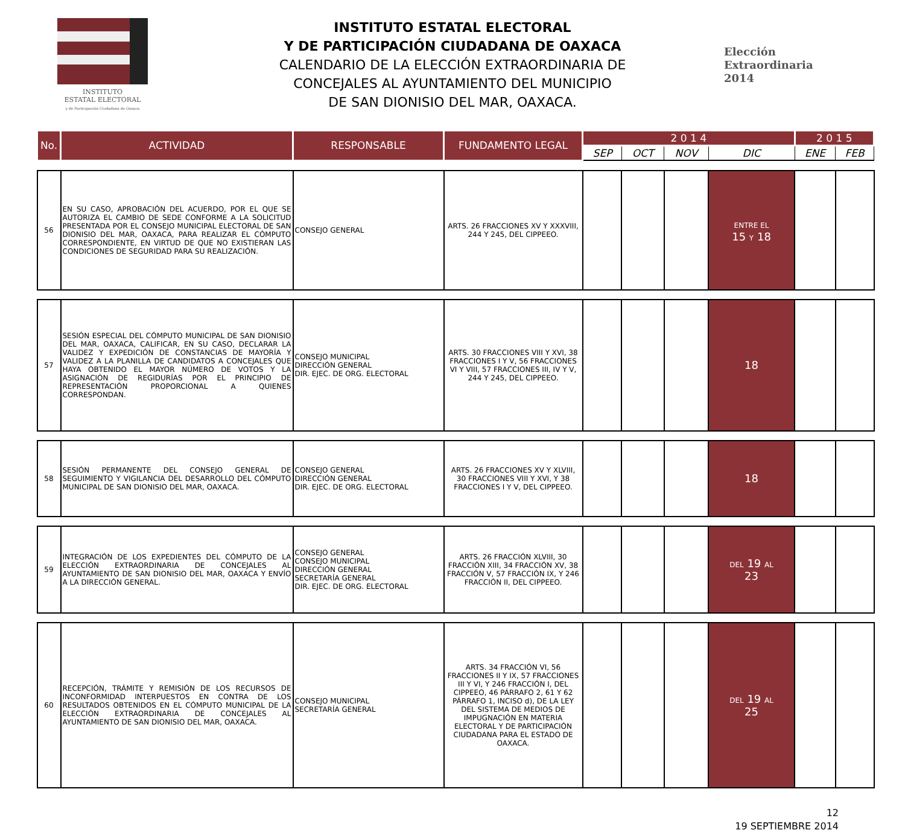INSTITUTO
ESTATAL ELECTORAL
y de Participación Ciudadana de Oaxaca
INSTITUTO ESTATAL ELECTORAL
Y DE PARTICIPACIÓN CIUDADANA DE OAXACA
CALENDARIO DE LA ELECCIÓN EXTRAORDINARIA DE
CONCEJALES AL AYUNTAMIENTO DEL MUNICIPIO
DE SAN DIONISIO DEL MAR, OAXACA.
Elección
Extraordinaria
2014
| No. | ACTIVIDAD | RESPONSABLE | FUNDAMENTO LEGAL | 2 0 1 4 | | | | 2 0 1 5 | |
| --- | --- | --- | --- | --- | --- | --- | --- | --- | --- |
| | | | | SEP | OCT | NOV | DIC | ENE | FEB |
| 56 | EN SU CASO, APROBACIÓN DEL ACUERDO, POR EL QUE SE AUTORIZA EL CAMBIO DE SEDE CONFORME A LA SOLICITUD PRESENTADA POR EL CONSEJO MUNICIPAL ELECTORAL DE SAN DIONISIO DEL MAR, OAXACA, PARA REALIZAR EL CÓMPUTO CORRESPONDIENTE, EN VIRTUD DE QUE NO EXISTIERAN LAS CONDICIONES DE SEGURIDAD PARA SU REALIZACIÓN. | CONSEJO GENERAL | ARTS. 26 FRACCIONES XV Y XXXVIII, 244 Y 245, DEL CIPPEEO. | | | | ENTRE EL 15 Y 18 | | |
| 57 | SESIÓN ESPECIAL DEL CÓMPUTO MUNICIPAL DE SAN DIONISIO DEL MAR, OAXACA, CALIFICAR, EN SU CASO, DECLARAR LA VALIDEZ Y EXPEDICIÓN DE CONSTANCIAS DE MAYORÍA Y VALIDEZ A LA PLANILLA DE CANDIDATOS A CONCEJALES QUE HAYA OBTENIDO EL MAYOR NÚMERO DE VOTOS Y LA ASIGNACIÓN DE REGIDURÍAS POR EL PRINCIPIO DE REPRESENTACIÓN PROPORCIONAL A QUIENES CORRESPONDAN. | CONSEJO MUNICIPAL DIRECCIÓN GENERAL DIR. EJEC. DE ORG. ELECTORAL | ARTS. 30 FRACCIONES VIII Y XVI, 38 FRACCIONES I Y V, 56 FRACCIONES VI Y VIII, 57 FRACCIONES III, IV Y V, 244 Y 245, DEL CIPPEEO. | | | | 18 | | |
| 58 | SESIÓN PERMANENTE DEL CONSEJO GENERAL DE SEGUIMIENTO Y VIGILANCIA DEL DESARROLLO DEL CÓMPUTO MUNICIPAL DE SAN DIONISIO DEL MAR, OAXACA. | CONSEJO GENERAL DIRECCIÓN GENERAL DIR. EJEC. DE ORG. ELECTORAL | ARTS. 26 FRACCIONES XV Y XLVIII, 30 FRACCIONES VIII Y XVI, Y 38 FRACCIONES I Y V, DEL CIPPEEO. | | | | 18 | | |
| 59 | INTEGRACIÓN DE LOS EXPEDIENTES DEL CÓMPUTO DE LA ELECCIÓN EXTRAORDINARIA DE CONCEJALES AL AYUNTAMIENTO DE SAN DIONISIO DEL MAR, OAXACA Y ENVÍO A LA DIRECCIÓN GENERAL. | CONSEJO GENERAL CONSEJO MUNICIPAL DIRECCIÓN GENERAL SECRETARÍA GENERAL DIR. EJEC. DE ORG. ELECTORAL | ARTS. 26 FRACCIÓN XLVIII, 30 FRACCIÓN XIII, 34 FRACCIÓN XV, 38 FRACCIÓN V, 57 FRACCIÓN IX, Y 246 FRACCIÓN II, DEL CIPPEEO. | | | | DEL 19 AL 23 | | |
| 60 | RECEPCIÓN, TRÁMITE Y REMISIÓN DE LOS RECURSOS DE INCONFORMIDAD INTERPUESTOS EN CONTRA DE LOS RESULTADOS OBTENIDOS EN EL CÓMPUTO MUNICIPAL DE LA ELECCIÓN EXTRAORDINARIA DE CONCEJALES AL AYUNTAMIENTO DE SAN DIONISIO DEL MAR, OAXACA. | CONSEJO MUNICIPAL SECRETARÍA GENERAL | ARTS. 34 FRACCIÓN VI, 56 FRACCIONES II Y IX, 57 FRACCIONES III Y VI, Y 246 FRACCIÓN I, DEL CIPPEEO, 46 PÁRRAFO 2, 61 Y 62 PÁRRAFO 1, INCISO d), DE LA LEY DEL SISTEMA DE MEDIOS DE IMPUGNACIÓN EN MATERIA ELECTORAL Y DE PARTICIPACIÓN CIUDADANA PARA EL ESTADO DE OAXACA. | | | | DEL 19 AL 25 | | |
12
19 SEPTIEMBRE 2014